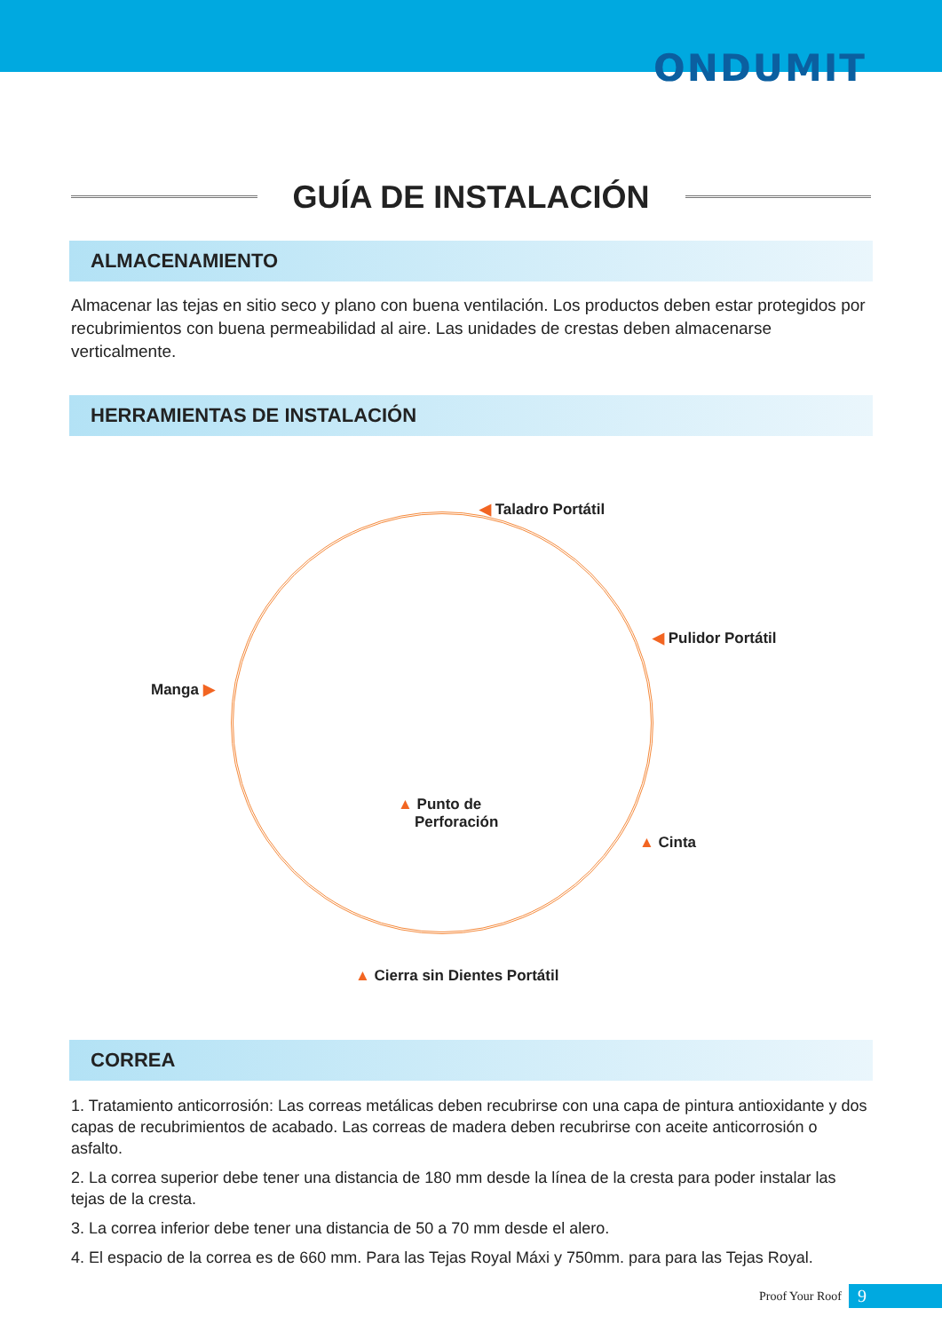ONDUMIT
GUÍA DE INSTALACIÓN
ALMACENAMIENTO
Almacenar las tejas en sitio seco y plano con buena ventilación. Los productos deben estar protegidos por recubrimientos con buena permeabilidad al aire. Las unidades de crestas deben almacenarse verticalmente.
HERRAMIENTAS DE INSTALACIÓN
◀ Taladro Portátil
◀ Pulidor Portátil
Manga ▶
▲ Punto de
Perforación
▲ Cinta
▲ Cierra sin Dientes Portátil
CORREA
1. Tratamiento anticorrosión: Las correas metálicas deben recubrirse con una capa de pintura antioxidante y dos capas de recubrimientos de acabado. Las correas de madera deben recubrirse con aceite anticorrosión o asfalto.
2. La correa superior debe tener una distancia de 180 mm desde la línea de la cresta para poder instalar las tejas de la cresta.
3. La correa inferior debe tener una distancia de 50 a 70 mm desde el alero.
4. El espacio de la correa es de 660 mm. Para las Tejas Royal Máxi y 750mm. para para las Tejas Royal.
Proof Your Roof 9